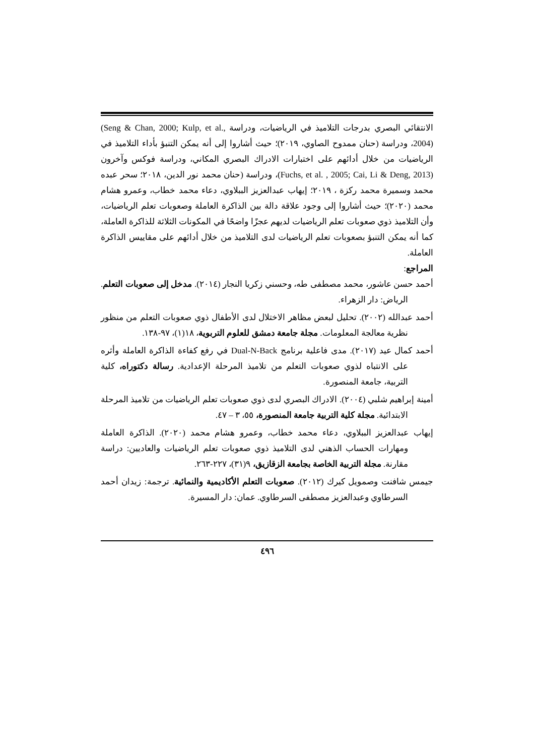الانتقائي البصري بدرجات التلاميذ في الرياضيات، ودراسة (Seng & Chan, 2000; Kulp, et al., 2004)، ودراسة (حنان ممدوح الصاوي، ٢٠١٩)؛ حيث أشاروا إلى أنه يمكن التنبؤ بأداء التلاميذ في الرياضيات من خلال أدائهم على اختبارات الادراك البصري المكاني، ودراسة فوكس وآخرون (Fuchs, et al. , 2005; Cai, Li & Deng, 2013)، ودراسة (حنان محمد نور الدين، ٢٠١٨؛ سحر عبده محمد وسميرة محمد ركزة ، ٢٠١٩؛ إيهاب عبدالعزيز الببلاوي، دعاء محمد خطاب، وعمرو هشام محمد (٢٠٢٠)؛ حيث أشاروا إلى وجود علاقة دالة بين الذاكرة العاملة وصعوبات تعلم الرياضيات، وأن التلاميذ ذوي صعوبات تعلم الرياضيات لديهم عجزًا واضحًا في المكونات الثلاثة للذاكرة العاملة، كما أنه يمكن التنبؤ بصعوبات تعلم الرياضيات لدى التلاميذ من خلال أدائهم على مقاييس الذاكرة العاملة.
المراجع:
أحمد حسن عاشور، محمد مصطفى طه، وحسني زكريا النجار (٢٠١٤). مدخل إلى صعوبات التعلم. الرياض: دار الزهراء.
أحمد عبدالله (٢٠٠٢). تحليل لبعض مظاهر الاختلال لدى الأطفال ذوي صعوبات التعلم من منظور نظرية معالجة المعلومات. مجلة جامعة دمشق للعلوم التربوية، ١٨(١)، ٩٧-١٣٨.
أحمد كمال عيد (٢٠١٧). مدى فاعلية برنامج Dual-N-Back في رفع كفاءة الذاكرة العاملة وأثره على الانتباه لذوي صعوبات التعلم من تلاميذ المرحلة الإعدادية. رسالة دكتوراه، كلية التربية، جامعة المنصورة.
أمينة إبراهيم شلبي (٢٠٠٤). الادراك البصري لدى ذوي صعوبات تعلم الرياضيات من تلاميذ المرحلة الابتدائية. مجلة كلية التربية جامعة المنصورة، ٥٥، ٣ – ٤٧.
إيهاب عبدالعزيز الببلاوي، دعاء محمد خطاب، وعمرو هشام محمد (٢٠٢٠). الذاكرة العاملة ومهارات الحساب الذهني لدى التلاميذ ذوي صعوبات تعلم الرياضيات والعاديين: دراسة مقارنة. مجلة التربية الخاصة بجامعة الزقازيق، ٩(٣١)، ٢٢٧-٢٦٣.
جيمس شافنت وصمويل كيرك (٢٠١٢). صعوبات التعلم الأكاديمية والنمائية. ترجمة: زيدان أحمد السرطاوي وعبدالعزيز مصطفى السرطاوي. عمان: دار المسيرة.
٤٩٦